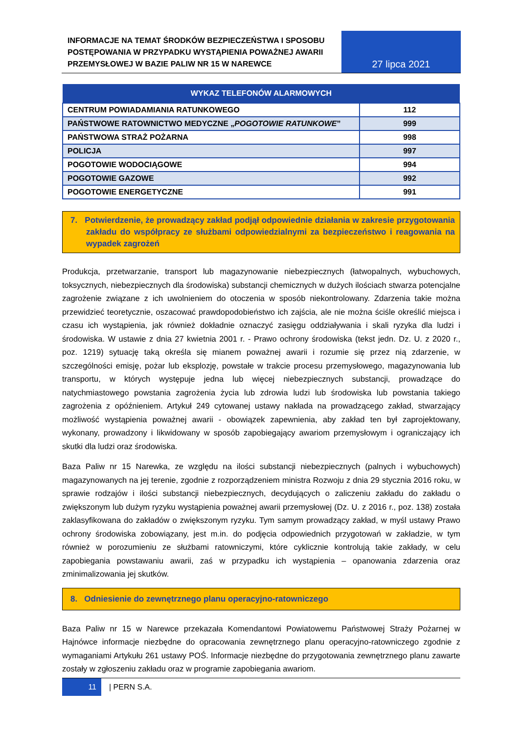INFORMACJE NA TEMAT ŚRODKÓW BEZPIECZEŃSTWA I SPOSOBU POSTĘPOWANIA W PRZYPADKU WYSTĄPIENIA POWAŻNEJ AWARII PRZEMYSŁOWEJ W BAZIE PALIW NR 15 W NAREWCE
27 lipca 2021
| WYKAZ TELEFONÓW ALARMOWYCH | |
| --- | --- |
| CENTRUM POWIADAMIANIA RATUNKOWEGO | 112 |
| PAŃSTWOWE RATOWNICTWO MEDYCZNE „ POGOTOWIE RATUNKOWE ” | 999 |
| PAŃSTWOWA STRAŻ POŻARNA | 998 |
| POLICJA | 997 |
| POGOTOWIE WODOCIĄGOWE | 994 |
| POGOTOWIE GAZOWE | 992 |
| POGOTOWIE ENERGETYCZNE | 991 |
7. Potwierdzenie, że prowadzący zakład podjął odpowiednie działania w zakresie przygotowania zakładu do współpracy ze służbami odpowiedzialnymi za bezpieczeństwo i reagowania na wypadek zagrożeń
Produkcja, przetwarzanie, transport lub magazynowanie niebezpiecznych (łatwopalnych, wybuchowych, toksycznych, niebezpiecznych dla środowiska) substancji chemicznych w dużych ilościach stwarza potencjalne zagrożenie związane z ich uwolnieniem do otoczenia w sposób niekontrolowany. Zdarzenia takie można przewidzieć teoretycznie, oszacować prawdopodobieństwo ich zajścia, ale nie można ściśle określić miejsca i czasu ich wystąpienia, jak również dokładnie oznaczyć zasięgu oddziaływania i skali ryzyka dla ludzi i środowiska. W ustawie z dnia 27 kwietnia 2001 r. - Prawo ochrony środowiska (tekst jedn. Dz. U. z 2020 r., poz. 1219) sytuację taką określa się mianem poważnej awarii i rozumie się przez nią zdarzenie, w szczególności emisję, pożar lub eksplozję, powstałe w trakcie procesu przemysłowego, magazynowania lub transportu, w których występuje jedna lub więcej niebezpiecznych substancji, prowadzące do natychmiastowego powstania zagrożenia życia lub zdrowia ludzi lub środowiska lub powstania takiego zagrożenia z opóźnieniem. Artykuł 249 cytowanej ustawy nakłada na prowadzącego zakład, stwarzający możliwość wystąpienia poważnej awarii - obowiązek zapewnienia, aby zakład ten był zaprojektowany, wykonany, prowadzony i likwidowany w sposób zapobiegający awariom przemysłowym i ograniczający ich skutki dla ludzi oraz środowiska.
Baza Paliw nr 15 Narewka, ze względu na ilości substancji niebezpiecznych (palnych i wybuchowych) magazynowanych na jej terenie, zgodnie z rozporządzeniem ministra Rozwoju z dnia 29 stycznia 2016 roku, w sprawie rodzajów i ilości substancji niebezpiecznych, decydujących o zaliczeniu zakładu do zakładu o zwiększonym lub dużym ryzyku wystąpienia poważnej awarii przemysłowej (Dz. U. z 2016 r., poz. 138) została zaklasyfikowana do zakładów o zwiększonym ryzyku. Tym samym prowadzący zakład, w myśl ustawy Prawo ochrony środowiska zobowiązany, jest m.in. do podjęcia odpowiednich przygotowań w zakładzie, w tym również w porozumieniu ze służbami ratowniczymi, które cyklicznie kontrolują takie zakłady, w celu zapobiegania powstawaniu awarii, zaś w przypadku ich wystąpienia – opanowania zdarzenia oraz zminimalizowania jej skutków.
8. Odniesienie do zewnętrznego planu operacyjno-ratowniczego
Baza Paliw nr 15 w Narewce przekazała Komendantowi Powiatowemu Państwowej Straży Pożarnej w Hajnówce informacje niezbędne do opracowania zewnętrznego planu operacyjno-ratowniczego zgodnie z wymaganiami Artykułu 261 ustawy POŚ. Informacje niezbędne do przygotowania zewnętrznego planu zawarte zostały w zgłoszeniu zakładu oraz w programie zapobiegania awariom.
11
| PERN S.A.